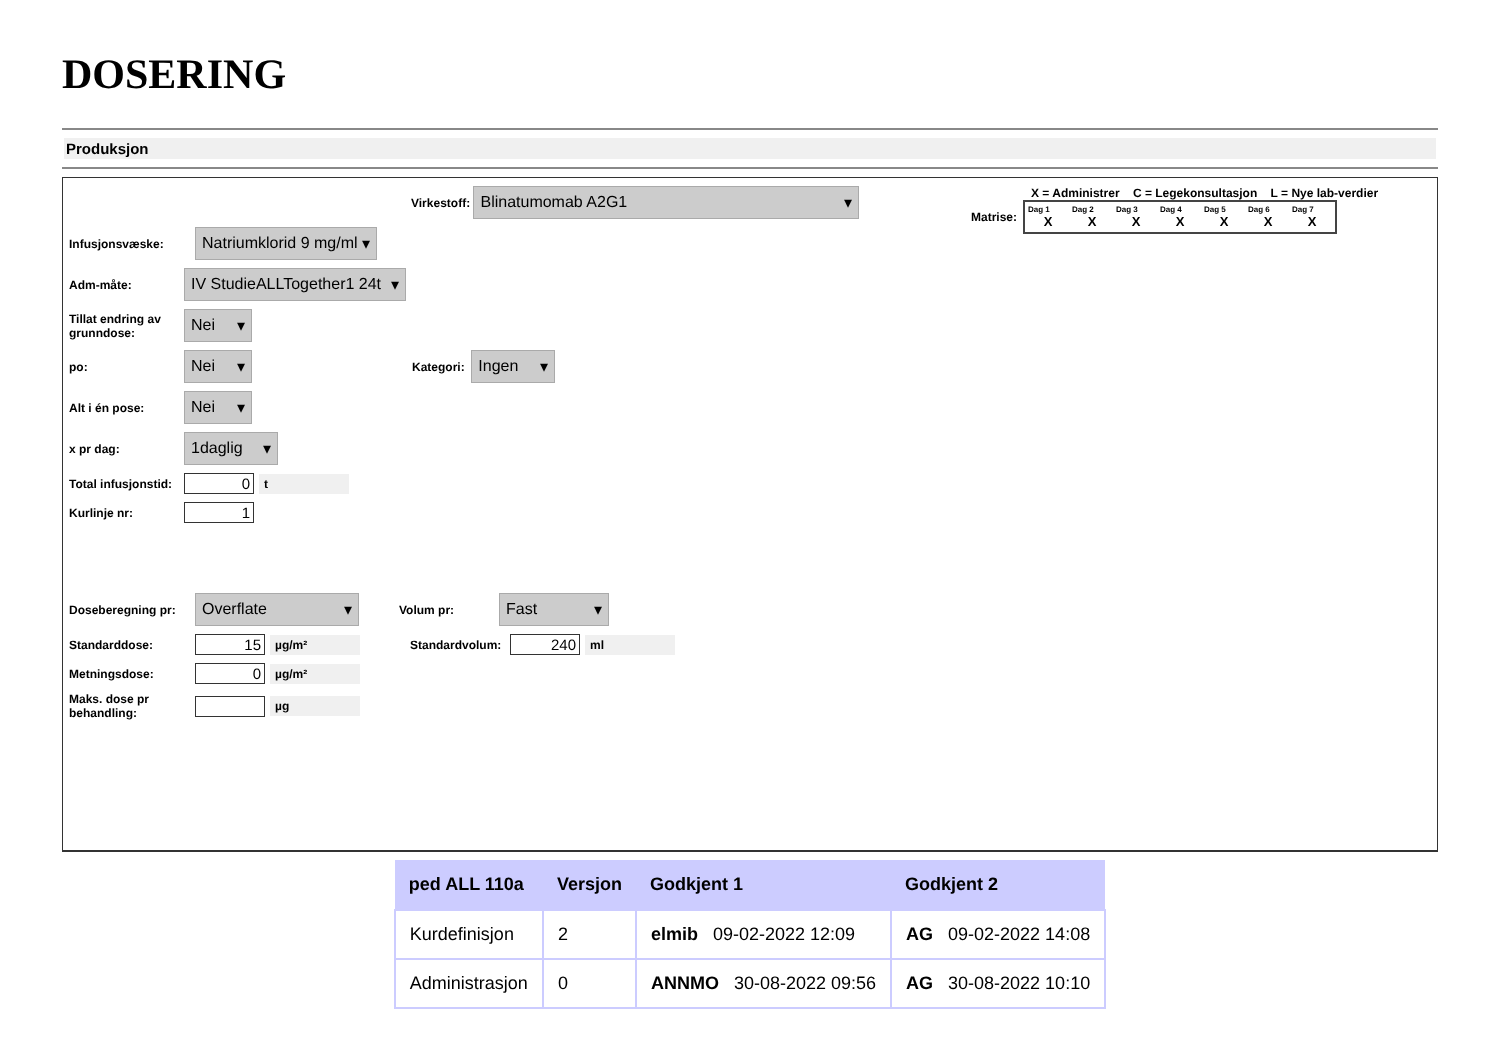DOSERING
Produksjon
Virkestoff: Blinatumomab A2G1 ▾
Infusjonsvæske: Natriumklorid 9 mg/ml ▾
Adm-måte: IV StudieALLTogether1 24t ▾
Tillat endring av grunndose: Nei ▾
po: Nei ▾ Kategori: Ingen ▾
Alt i én pose: Nei ▾
x pr dag: 1daglig ▾
Total infusjonstid: 0 t
Kurlinje nr: 1
Doseberegning pr: Overflate ▾ Volum pr: Fast ▾
Standarddose: 15 µg/m² Standardvolum: 240 ml
Metningsdose: 0 µg/m²
Maks. dose pr behandling: µg
X = Administrer C = Legekonsultasjon L = Nye lab-verdier
Matrise:
| Dag 1 X | Dag 2 X | Dag 3 X | Dag 4 X | Dag 5 X | Dag 6 X | Dag 7 X |
| ped ALL 110a | Versjon | Godkjent 1 | Godkjent 2 |
| --- | --- | --- | --- |
| Kurdefinisjon | 2 | elmib 09-02-2022 12:09 | AG 09-02-2022 14:08 |
| Administrasjon | 0 | ANNMO 30-08-2022 09:56 | AG 30-08-2022 10:10 |